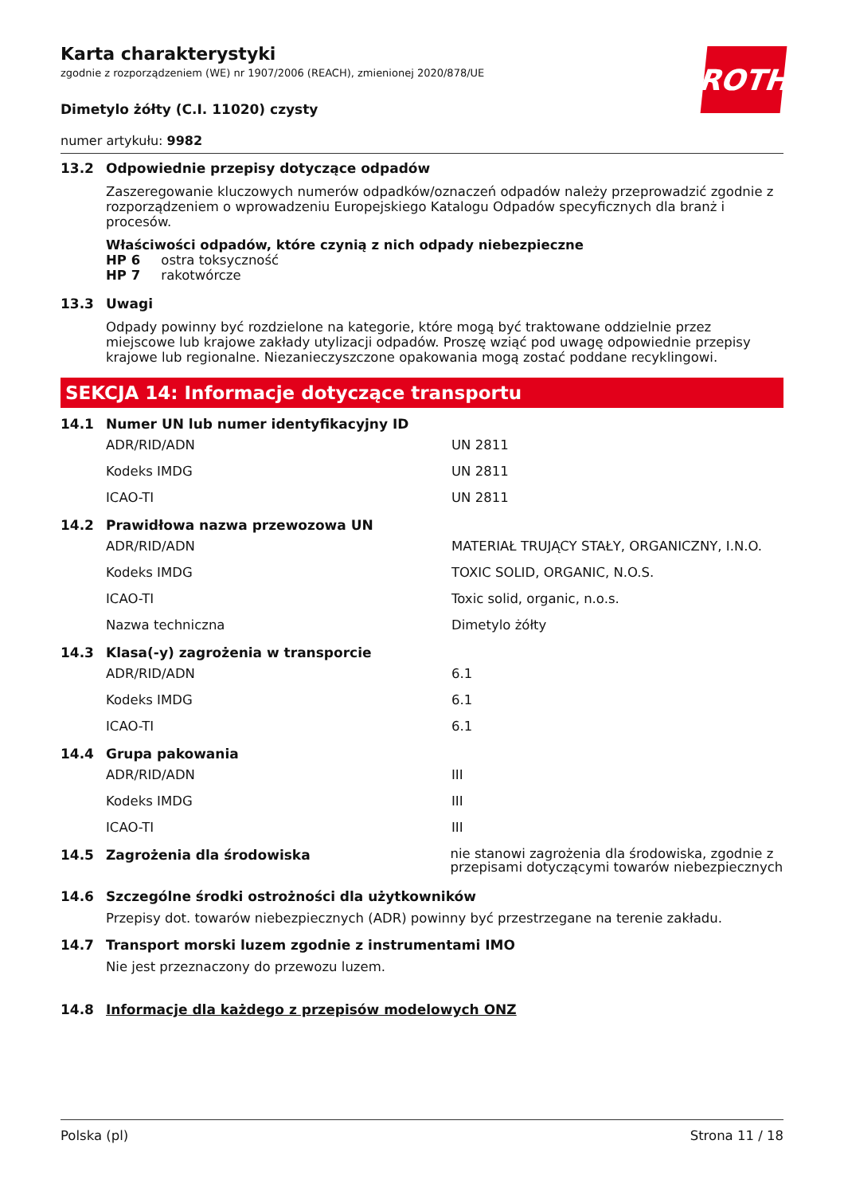ROTH
Karta charakterystyki
zgodnie z rozporządzeniem (WE) nr 1907/2006 (REACH), zmienionej 2020/878/UE
Dimetylo żółty (C.I. 11020) czysty
numer artykułu: 9982
13.2 Odpowiednie przepisy dotyczące odpadów
Zaszeregowanie kluczowych numerów odpadków/oznaczeń odpadów należy przeprowadzić zgodnie z rozporządzeniem o wprowadzeniu Europejskiego Katalogu Odpadów specyficznych dla branż i procesów.
Właściwości odpadów, które czynią z nich odpady niebezpieczne
HP 6 ostra toksyczność
HP 7 rakotwórcze
13.3 Uwagi
Odpady powinny być rozdzielone na kategorie, które mogą być traktowane oddzielnie przez miejscowe lub krajowe zakłady utylizacji odpadów. Proszę wziąć pod uwagę odpowiednie przepisy krajowe lub regionalne. Niezanieczyszczone opakowania mogą zostać poddane recyklingowi.
SEKCJA 14: Informacje dotyczące transportu
14.1 Numer UN lub numer identyfikacyjny ID
| ADR/RID/ADN | UN 2811 |
| Kodeks IMDG | UN 2811 |
| ICAO-TI | UN 2811 |
14.2 Prawidłowa nazwa przewozowa UN
| ADR/RID/ADN | MATERIAŁ TRUJĄCY STAŁY, ORGANICZNY, I.N.O. |
| Kodeks IMDG | TOXIC SOLID, ORGANIC, N.O.S. |
| ICAO-TI | Toxic solid, organic, n.o.s. |
| Nazwa techniczna | Dimetylo żółty |
14.3 Klasa(-y) zagrożenia w transporcie
| ADR/RID/ADN | 6.1 |
| Kodeks IMDG | 6.1 |
| ICAO-TI | 6.1 |
14.4 Grupa pakowania
| ADR/RID/ADN | III |
| Kodeks IMDG | III |
| ICAO-TI | III |
14.5 Zagrożenia dla środowiska nie stanowi zagrożenia dla środowiska, zgodnie z przepisami dotyczącymi towarów niebezpiecznych
14.6 Szczególne środki ostrożności dla użytkowników
Przepisy dot. towarów niebezpiecznych (ADR) powinny być przestrzegane na terenie zakładu.
14.7 Transport morski luzem zgodnie z instrumentami IMO
Nie jest przeznaczony do przewozu luzem.
14.8 Informacje dla każdego z przepisów modelowych ONZ
Polska (pl) Strona 11 / 18